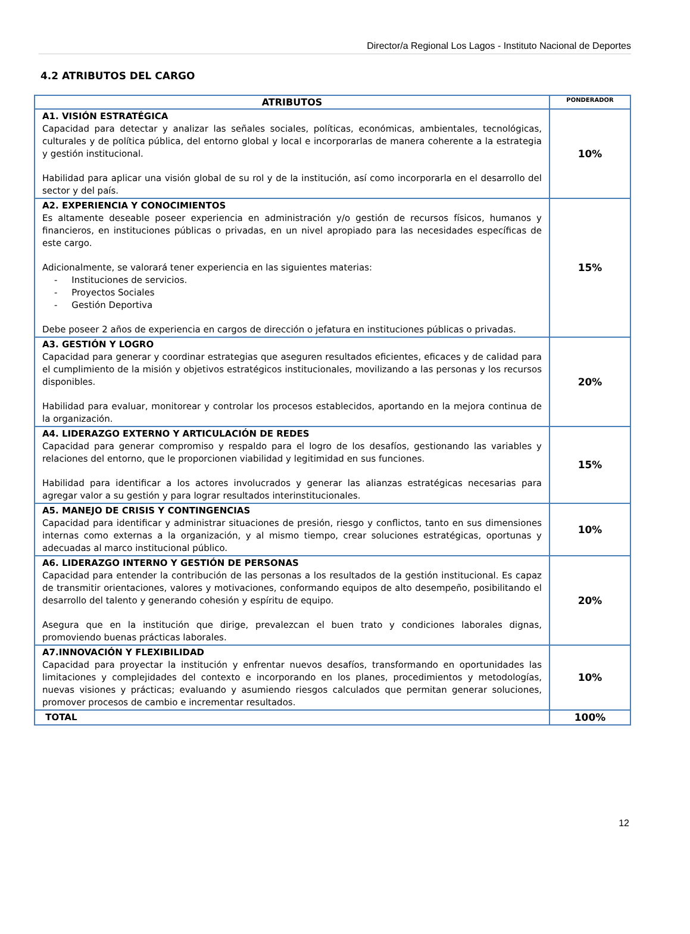Director/a Regional Los Lagos - Instituto Nacional de Deportes
4.2 ATRIBUTOS DEL CARGO
| ATRIBUTOS | PONDERADOR |
| --- | --- |
| A1. VISIÓN ESTRATÉGICA Capacidad para detectar y analizar las señales sociales, políticas, económicas, ambientales, tecnológicas, culturales y de política pública, del entorno global y local e incorporarlas de manera coherente a la estrategia y gestión institucional. Habilidad para aplicar una visión global de su rol y de la institución, así como incorporarla en el desarrollo del sector y del país. | 10% |
| A2. EXPERIENCIA Y CONOCIMIENTOS Es altamente deseable poseer experiencia en administración y/o gestión de recursos físicos, humanos y financieros, en instituciones públicas o privadas, en un nivel apropiado para las necesidades específicas de este cargo. Adicionalmente, se valorará tener experiencia en las siguientes materias: - Instituciones de servicios. - Proyectos Sociales - Gestión Deportiva Debe poseer 2 años de experiencia en cargos de dirección o jefatura en instituciones públicas o privadas. | 15% |
| A3. GESTIÓN Y LOGRO Capacidad para generar y coordinar estrategias que aseguren resultados eficientes, eficaces y de calidad para el cumplimiento de la misión y objetivos estratégicos institucionales, movilizando a las personas y los recursos disponibles. Habilidad para evaluar, monitorear y controlar los procesos establecidos, aportando en la mejora continua de la organización. | 20% |
| A4. LIDERAZGO EXTERNO Y ARTICULACIÓN DE REDES Capacidad para generar compromiso y respaldo para el logro de los desafíos, gestionando las variables y relaciones del entorno, que le proporcionen viabilidad y legitimidad en sus funciones. Habilidad para identificar a los actores involucrados y generar las alianzas estratégicas necesarias para agregar valor a su gestión y para lograr resultados interinstitucionales. | 15% |
| A5. MANEJO DE CRISIS Y CONTINGENCIAS Capacidad para identificar y administrar situaciones de presión, riesgo y conflictos, tanto en sus dimensiones internas como externas a la organización, y al mismo tiempo, crear soluciones estratégicas, oportunas y adecuadas al marco institucional público. | 10% |
| A6. LIDERAZGO INTERNO Y GESTIÓN DE PERSONAS Capacidad para entender la contribución de las personas a los resultados de la gestión institucional. Es capaz de transmitir orientaciones, valores y motivaciones, conformando equipos de alto desempeño, posibilitando el desarrollo del talento y generando cohesión y espíritu de equipo. Asegura que en la institución que dirige, prevalezcan el buen trato y condiciones laborales dignas, promoviendo buenas prácticas laborales. | 20% |
| A7.INNOVACIÓN Y FLEXIBILIDAD Capacidad para proyectar la institución y enfrentar nuevos desafíos, transformando en oportunidades las limitaciones y complejidades del contexto e incorporando en los planes, procedimientos y metodologías, nuevas visiones y prácticas; evaluando y asumiendo riesgos calculados que permitan generar soluciones, promover procesos de cambio e incrementar resultados. | 10% |
| TOTAL | 100% |
12